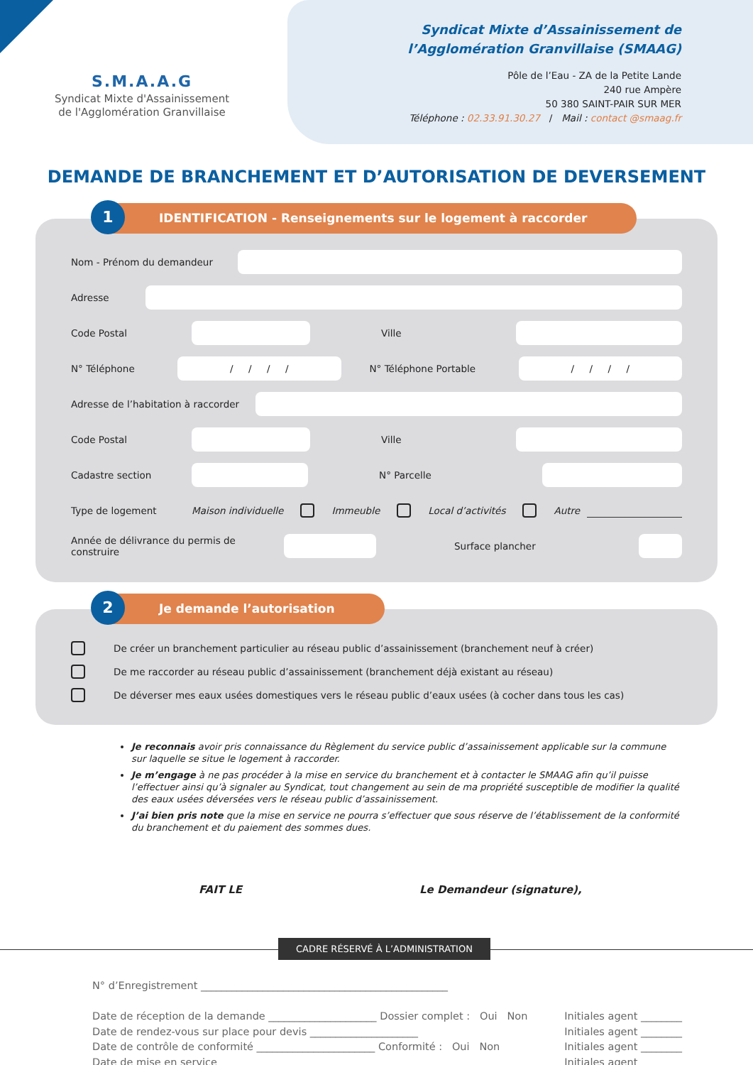S.M.A.A.G
Syndicat Mixte d'Assainissement
de l'Agglomération Granvillaise
Syndicat Mixte d’Assainissement de
l’Agglomération Granvillaise (SMAAG)
Pôle de l’Eau - ZA de la Petite Lande
240 rue Ampère
50 380 SAINT-PAIR SUR MER
Téléphone : 02.33.91.30.27 / Mail : contact @smaag.fr
DEMANDE DE BRANCHEMENT ET D’AUTORISATION DE DEVERSEMENT
1
IDENTIFICATION - Renseignements sur le logement à raccorder
Nom - Prénom du demandeur
Adresse
Code Postal Ville
N° Téléphone
/ / / /
N° Téléphone Portable
/ / / /
Adresse de l’habitation à raccorder
Code Postal Ville
Cadastre section N° Parcelle
Type de logement Maison individuelle Immeuble Local d’activités Autre
Année de délivrance du permis de construire
Surface plancher
2
Je demande l’autorisation
De créer un branchement particulier au réseau public d’assainissement (branchement neuf à créer)
De me raccorder au réseau public d’assainissement (branchement déjà existant au réseau)
De déverser mes eaux usées domestiques vers le réseau public d’eaux usées (à cocher dans tous les cas)
Je reconnais avoir pris connaissance du Règlement du service public d’assainissement applicable sur la commune sur laquelle se situe le logement à raccorder.
Je m’engage à ne pas procéder à la mise en service du branchement et à contacter le SMAAG afin qu’il puisse l’effectuer ainsi qu’à signaler au Syndicat, tout changement au sein de ma propriété susceptible de modifier la qualité des eaux usées déversées vers le réseau public d’assainissement.
J’ai bien pris note que la mise en service ne pourra s’effectuer que sous réserve de l’établissement de la conformité du branchement et du paiement des sommes dues.
FAIT LE Le Demandeur (signature),
CADRE RÉSERVÉ À L’ADMINISTRATION
N° d’Enregistrement ________________________________________________
Date de réception de la demande _____________________ Dossier complet : Oui Non Initiales agent ________
Date de rendez-vous sur place pour devis _____________________ Initiales agent ________
Date de contrôle de conformité _______________________ Conformité : Oui Non Initiales agent ________
Date de mise en service _______________________ Initiales agent ________